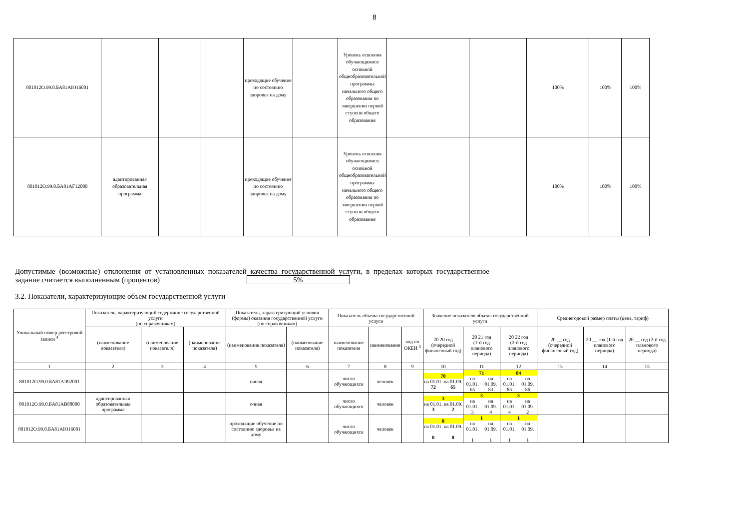8
| 801012О.99.0.БА81АЮ16001 | | | | проходящие обучение по состоянию здоровья на дому | | Уровень освоения обучающимися основной общеобразовательной программы начального общего образования по завершении первой ступени общего образования | | | 100% | 100% | 100% |
| 801012О.99.0.БА81АГ12000 | адаптированная образовательная программа | | | проходящие обучение по состоянию здоровья на дому | | Уровень освоения обучающимися основной общеобразовательной программы начального общего образования по завершении первой ступени общего образования | | | 100% | 100% | 100% |
Допустимые (возможные) отклонения от установленных показателей качества государственной услуги, в пределах которых государственное задание считается выполненным (процентов) 5%
3.2. Показатели, характеризующие объем государственной услуги
| Уникальный номер реестровой записи <sup>4</sup> | Показатель, характеризующий содержание государственной услуги (по справочникам) | | | Показатель, характеризующий условия (формы) оказания государственной услуги (по справочникам) | | Показатель объема государственной услуги | | | Значение показателя объема государственной услуги | | | Среднегодовой размер платы (цена, тариф) | | |
| --- | --- | --- | --- | --- | --- | --- | --- | --- | --- | --- | --- | --- | --- | --- |
| | (наименование показателя) | (наименование показателя) | (наименование показателя) | (наименование показателя) | (наименование показателя) | наименование показателя | наименование | код по ОКЕИ <sup>5</sup> | 20 20 год (очередной финансовый год) | 20 21 год (1-й год планового периода) | 20 22 год (2-й год планового периода) | 20 __ год (очередной финансовый год) | 20 __ год (1-й год планового периода) | 20 __ год (2-й год планового периода) |
| 1 | 2 | 3 | 4 | 5 | 6 | 7 | 8 | 9 | 10 | 11 | 12 | 13 | 14 | 15 |
| 801012О.99.0.БА81АЭ92001 | | | | очная | | число обучающихся | человек | | 70 на 01.01. на 01.09. 72 65 | 71 на 01.01. на 01.09. 65 83 | 84 на 01.01. на 01.09. 83 86 | | | |
| 801012О.99.0.БА81АВ88000 | адаптированная образовательная программа | | | очная | | число обучающихся | человек | | 3 на 01.01. на 01.09. 3 2 | 3 на 01.01. на 01.09. 3 4 | 3 на 01.01. на 01.09. 4 2 | | | |
| 801012О.99.0.БА81АЮ16001 | | | | проходящие обучение по состоянию здоровья на дому | | число обучающихся | человек | | 0 на 01.01. на 01.09. 0 0 | 1 на 01.01. на 01.09. 1 1 | 1 на 01.01. на 01.09. 1 1 | | | |